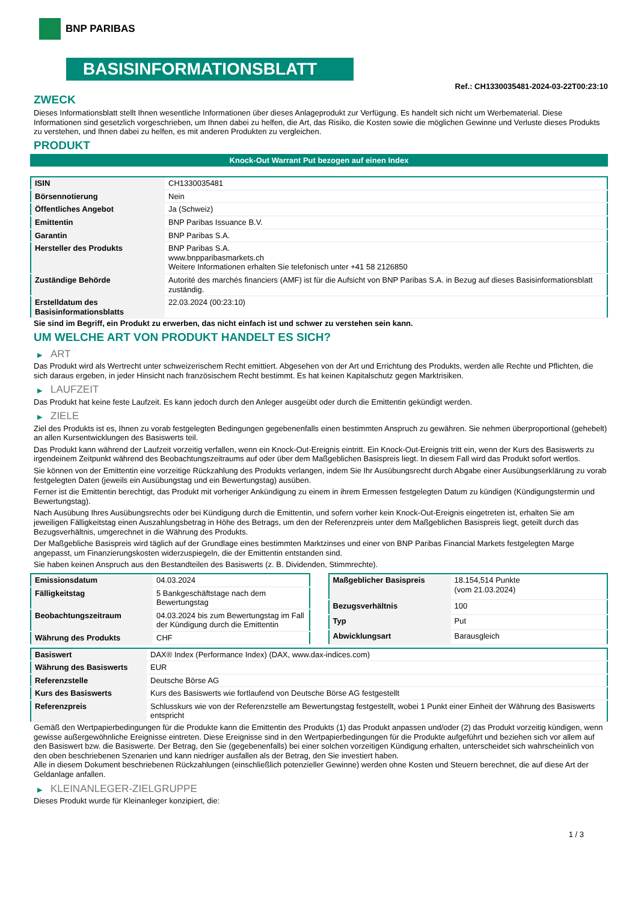BNP PARIBAS
BASISINFORMATIONSBLATT
Ref.: CH1330035481-2024-03-22T00:23:10
ZWECK
Dieses Informationsblatt stellt Ihnen wesentliche Informationen über dieses Anlageprodukt zur Verfügung. Es handelt sich nicht um Werbematerial. Diese Informationen sind gesetzlich vorgeschrieben, um Ihnen dabei zu helfen, die Art, das Risiko, die Kosten sowie die möglichen Gewinne und Verluste dieses Produkts zu verstehen, und Ihnen dabei zu helfen, es mit anderen Produkten zu vergleichen.
PRODUKT
Knock-Out Warrant Put bezogen auf einen Index
| ISIN | CH1330035481 |
| Börsennotierung | Nein |
| Öffentliches Angebot | Ja (Schweiz) |
| Emittentin | BNP Paribas Issuance B.V. |
| Garantin | BNP Paribas S.A. |
| Hersteller des Produkts | BNP Paribas S.A. www.bnpparibasmarkets.ch Weitere Informationen erhalten Sie telefonisch unter +41 58 2126850 |
| Zuständige Behörde | Autorité des marchés financiers (AMF) ist für die Aufsicht von BNP Paribas S.A. in Bezug auf dieses Basisinformationsblatt zuständig. |
| Erstelldatum des Basisinformationsblatts | 22.03.2024 (00:23:10) |
Sie sind im Begriff, ein Produkt zu erwerben, das nicht einfach ist und schwer zu verstehen sein kann.
UM WELCHE ART VON PRODUKT HANDELT ES SICH?
▶ ART
Das Produkt wird als Wertrecht unter schweizerischem Recht emittiert. Abgesehen von der Art und Errichtung des Produkts, werden alle Rechte und Pflichten, die sich daraus ergeben, in jeder Hinsicht nach französischem Recht bestimmt. Es hat keinen Kapitalschutz gegen Marktrisiken.
▶ LAUFZEIT
Das Produkt hat keine feste Laufzeit. Es kann jedoch durch den Anleger ausgeübt oder durch die Emittentin gekündigt werden.
▶ ZIELE
Ziel des Produkts ist es, Ihnen zu vorab festgelegten Bedingungen gegebenenfalls einen bestimmten Anspruch zu gewähren. Sie nehmen überproportional (gehebelt) an allen Kursentwicklungen des Basiswerts teil.
Das Produkt kann während der Laufzeit vorzeitig verfallen, wenn ein Knock-Out-Ereignis eintritt. Ein Knock-Out-Ereignis tritt ein, wenn der Kurs des Basiswerts zu irgendeinem Zeitpunkt während des Beobachtungszeitraums auf oder über dem Maßgeblichen Basispreis liegt. In diesem Fall wird das Produkt sofort wertlos.
Sie können von der Emittentin eine vorzeitige Rückzahlung des Produkts verlangen, indem Sie Ihr Ausübungsrecht durch Abgabe einer Ausübungserklärung zu vorab festgelegten Daten (jeweils ein Ausübungstag und ein Bewertungstag) ausüben.
Ferner ist die Emittentin berechtigt, das Produkt mit vorheriger Ankündigung zu einem in ihrem Ermessen festgelegten Datum zu kündigen (Kündigungstermin und Bewertungstag).
Nach Ausübung Ihres Ausübungsrechts oder bei Kündigung durch die Emittentin, und sofern vorher kein Knock-Out-Ereignis eingetreten ist, erhalten Sie am jeweiligen Fälligkeitstag einen Auszahlungsbetrag in Höhe des Betrags, um den der Referenzpreis unter dem Maßgeblichen Basispreis liegt, geteilt durch das Bezugsverhältnis, umgerechnet in die Währung des Produkts.
Der Maßgebliche Basispreis wird täglich auf der Grundlage eines bestimmten Marktzinses und einer von BNP Paribas Financial Markets festgelegten Marge angepasst, um Finanzierungskosten widerzuspiegeln, die der Emittentin entstanden sind.
Sie haben keinen Anspruch aus den Bestandteilen des Basiswerts (z. B. Dividenden, Stimmrechte).
| Emissionsdatum | 04.03.2024 |
| Fälligkeitstag | 5 Bankgeschäftstage nach dem Bewertungstag |
| Beobachtungszeitraum | 04.03.2024 bis zum Bewertungstag im Fall der Kündigung durch die Emittentin |
| Währung des Produkts | CHF |
| Maßgeblicher Basispreis | 18.154,514 Punkte (vom 21.03.2024) |
| Bezugsverhältnis | 100 |
| Typ | Put |
| Abwicklungsart | Barausgleich |
| Basiswert | DAX® Index (Performance Index) (DAX, www.dax-indices.com) |
| Währung des Basiswerts | EUR |
| Referenzstelle | Deutsche Börse AG |
| Kurs des Basiswerts | Kurs des Basiswerts wie fortlaufend von Deutsche Börse AG festgestellt |
| Referenzpreis | Schlusskurs wie von der Referenzstelle am Bewertungstag festgestellt, wobei 1 Punkt einer Einheit der Währung des Basiswerts entspricht |
Gemäß den Wertpapierbedingungen für die Produkte kann die Emittentin des Produkts (1) das Produkt anpassen und/oder (2) das Produkt vorzeitig kündigen, wenn gewisse außergewöhnliche Ereignisse eintreten. Diese Ereignisse sind in den Wertpapierbedingungen für die Produkte aufgeführt und beziehen sich vor allem auf den Basiswert bzw. die Basiswerte. Der Betrag, den Sie (gegebenenfalls) bei einer solchen vorzeitigen Kündigung erhalten, unterscheidet sich wahrscheinlich von den oben beschriebenen Szenarien und kann niedriger ausfallen als der Betrag, den Sie investiert haben.
Alle in diesem Dokument beschriebenen Rückzahlungen (einschließlich potenzieller Gewinne) werden ohne Kosten und Steuern berechnet, die auf diese Art der Geldanlage anfallen.
▶ KLEINANLEGER-ZIELGRUPPE
Dieses Produkt wurde für Kleinanleger konzipiert, die:
1 / 3